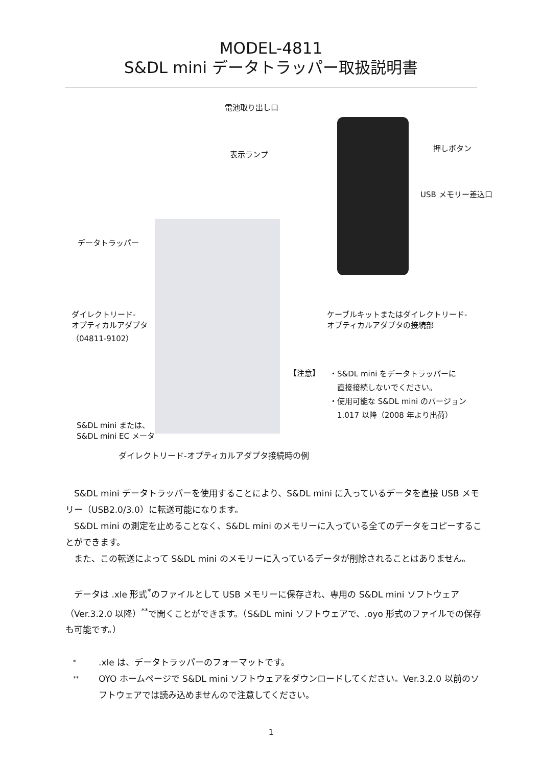MODEL-4811
S&DL mini データトラッパー取扱説明書
電池取り出し口
表示ランプ
押しボタン
USB メモリー差込口
データトラッパー
ケーブルキットまたはダイレクトリード-
オプティカルアダプタの接続部
ダイレクトリード-
オプティカルアダプタ
（04811-9102）
【注意】
・S&DL mini をデータトラッパーに
　直接接続しないでください。
・使用可能な S&DL mini のバージョン
　1.017 以降（2008 年より出荷）
S&DL mini または、
S&DL mini EC メータ
ダイレクトリード-オプティカルアダプタ接続時の例
　S&DL mini データトラッパーを使用することにより、S&DL mini に入っているデータを直接 USB メモリー（USB2.0/3.0）に転送可能になります。
　S&DL mini の測定を止めることなく、S&DL mini のメモリーに入っている全てのデータをコピーすることができます。
　また、この転送によって S&DL mini のメモリーに入っているデータが削除されることはありません。
　データは .xle 形式<sup>*</sup>のファイルとして USB メモリーに保存され、専用の S&DL mini ソフトウェア（Ver.3.2.0 以降）<sup>**</sup>で開くことができます。（S&DL mini ソフトウェアで、.oyo 形式のファイルでの保存も可能です。）
*.xle は、データトラッパーのフォーマットです。
** OYO ホームページで S&DL mini ソフトウェアをダウンロードしてください。Ver.3.2.0 以前のソフトウェアでは読み込めませんので注意してください。
1